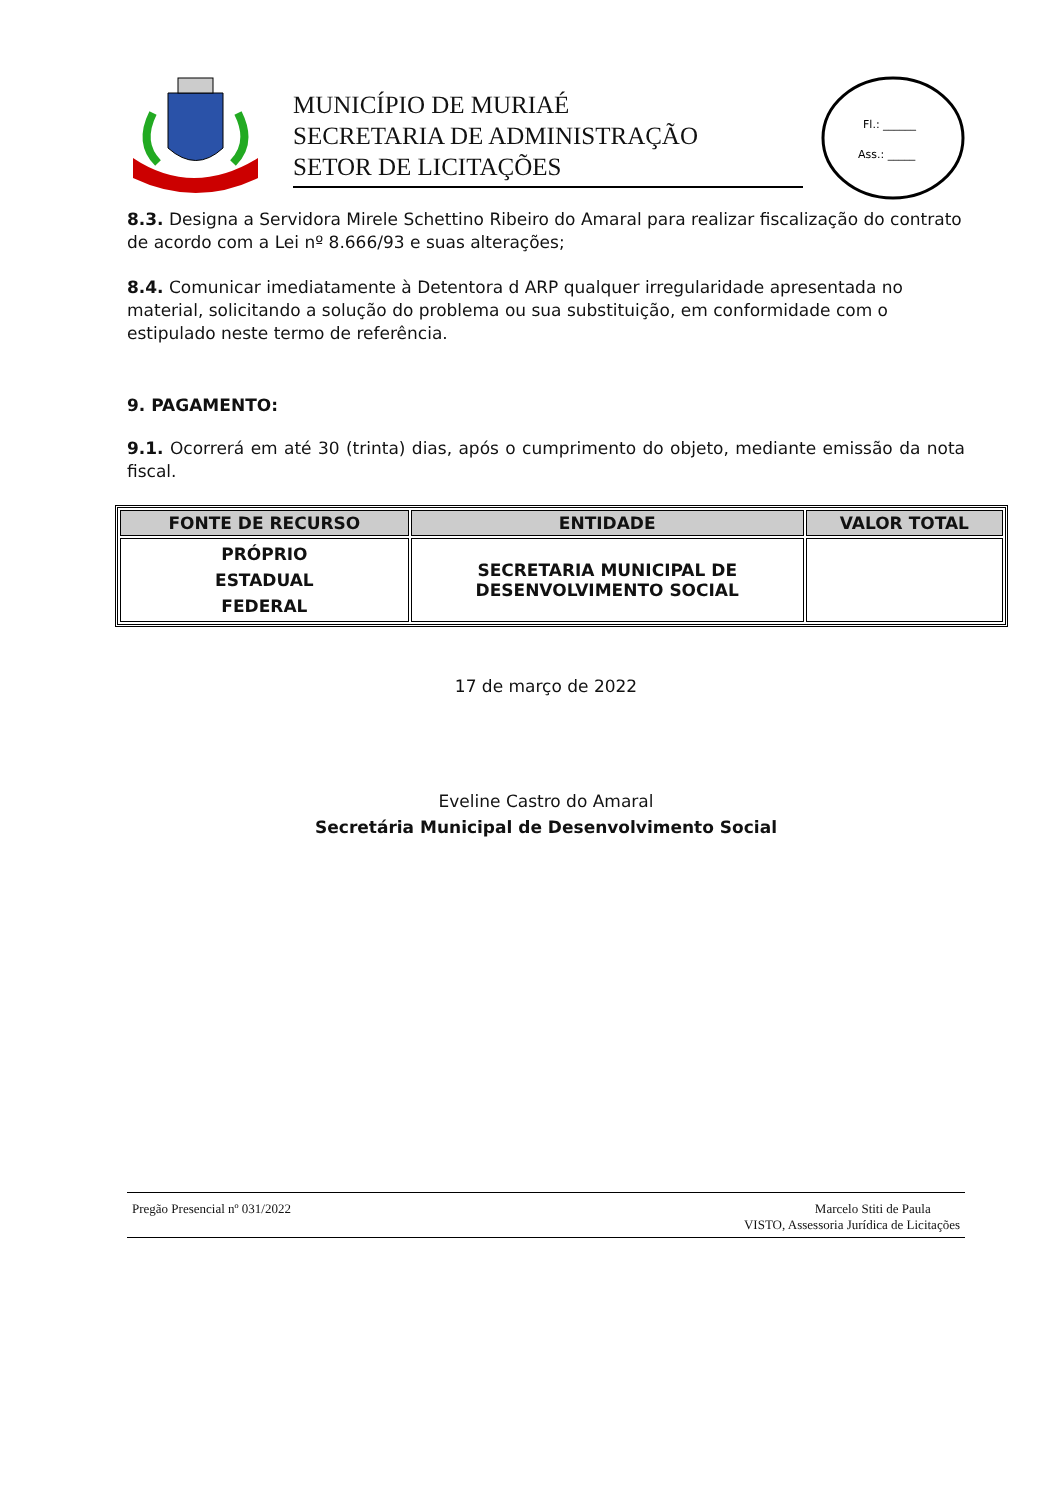MUNICÍPIO DE MURIAÉ
SECRETARIA DE ADMINISTRAÇÃO
SETOR DE LICITAÇÕES
Fl.: ______
Ass.: _____
8.3. Designa a Servidora Mirele Schettino Ribeiro do Amaral para realizar fiscalização do contrato de acordo com a Lei nº 8.666/93 e suas alterações;
8.4. Comunicar imediatamente à Detentora d ARP qualquer irregularidade apresentada no material, solicitando a solução do problema ou sua substituição, em conformidade com o estipulado neste termo de referência.
9. PAGAMENTO:
9.1. Ocorrerá em até 30 (trinta) dias, após o cumprimento do objeto, mediante emissão da nota fiscal.
| FONTE DE RECURSO | ENTIDADE | VALOR TOTAL |
| --- | --- | --- |
| PRÓPRIO ESTADUAL FEDERAL | SECRETARIA MUNICIPAL DE DESENVOLVIMENTO SOCIAL | |
17 de março de 2022
Eveline Castro do Amaral
Secretária Municipal de Desenvolvimento Social
Pregão Presencial nº 031/2022 Marcelo Stiti de Paula
VISTO, Assessoria Jurídica de Licitações